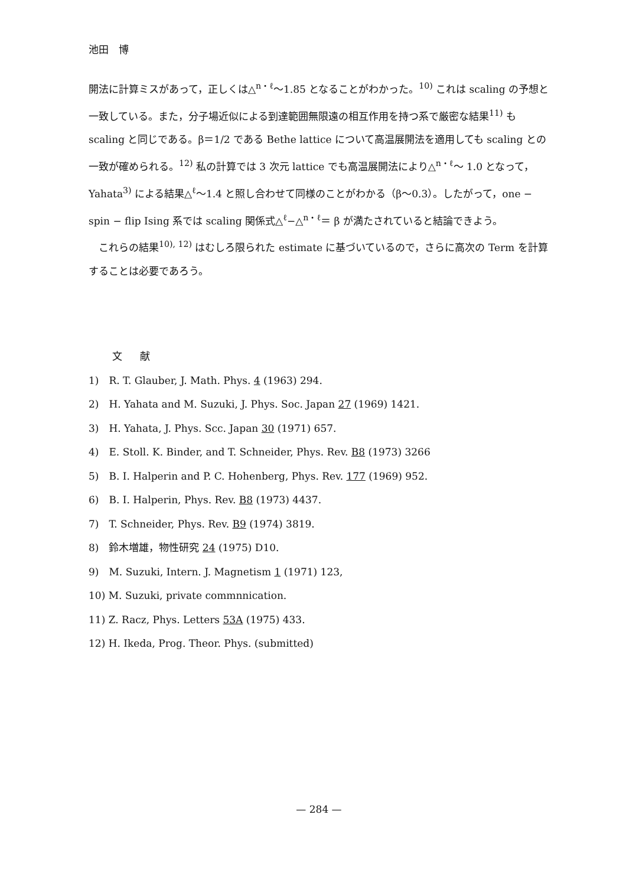池田　博
開法に計算ミスがあって，正しくは△<sup>n・ℓ</sup>～1.85 となることがわかった。<sup>10)</sup> これは scaling の予想と一致している。また，分子場近似による到達範囲無限遠の相互作用を持つ系で厳密な結果<sup>11)</sup> も scaling と同じである。β＝1/2 である Bethe lattice について高温展開法を適用しても scaling との一致が確められる。<sup>12)</sup> 私の計算では 3 次元 lattice でも高温展開法により△<sup>n・ℓ</sup>～ 1.0 となって，Yahata<sup>3)</sup> による結果△<sup>ℓ</sup>～1.4 と照し合わせて同様のことがわかる（β～0.3）。したがって，one − spin − flip Ising 系では scaling 関係式△<sup>ℓ</sup>−△<sup>n・ℓ</sup>＝ β が満たされていると結論できよう。
　これらの結果<sup>10), 12)</sup> はむしろ限られた estimate に基づいているので，さらに高次の Term を計算することは必要であろう。
文献
1)　R. T. Glauber, J. Math. Phys. 4 (1963) 294.
2)　H. Yahata and M. Suzuki, J. Phys. Soc. Japan 27 (1969) 1421.
3)　H. Yahata, J. Phys. Scc. Japan 30 (1971) 657.
4)　E. Stoll. K. Binder, and T. Schneider, Phys. Rev. B8 (1973) 3266
5)　B. I. Halperin and P. C. Hohenberg, Phys. Rev. 177 (1969) 952.
6)　B. I. Halperin, Phys. Rev. B8 (1973) 4437.
7)　T. Schneider, Phys. Rev. B9 (1974) 3819.
8)　鈴木増雄，物性研究 24 (1975) D10.
9)　M. Suzuki, Intern. J. Magnetism 1 (1971) 123,
10) M. Suzuki, private commnnication.
11) Z. Racz, Phys. Letters 53A (1975) 433.
12) H. Ikeda, Prog. Theor. Phys. (submitted)
— 284 —